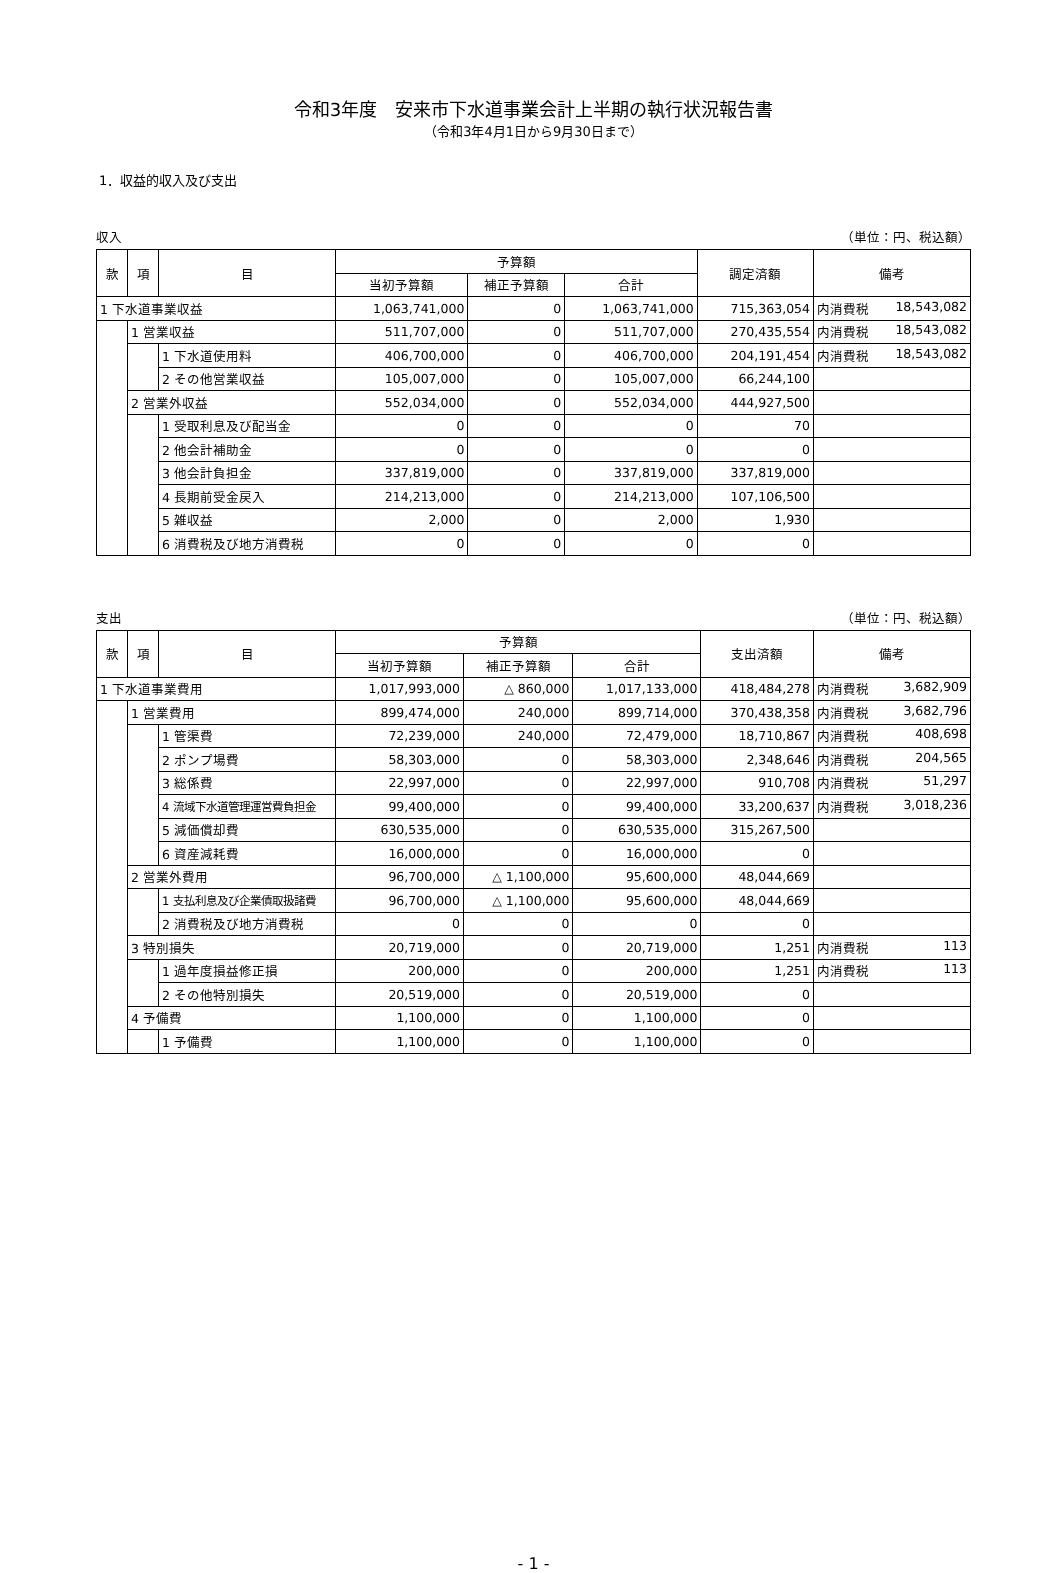令和3年度　安来市下水道事業会計上半期の執行状況報告書
（令和3年4月1日から9月30日まで）
1．収益的収入及び支出
収入 （単位：円、税込額）
| 款 | 項 | 目 | 予算額 | | | 調定済額 | 備考 |
| --- | --- | --- | --- | --- | --- | --- | --- |
| | | | 当初予算額 | 補正予算額 | 合計 | | |
| 1 下水道事業収益 | | | 1,063,741,000 | 0 | 1,063,741,000 | 715,363,054 | 内消費税 18,543,082 |
| | 1 営業収益 | | 511,707,000 | 0 | 511,707,000 | 270,435,554 | 内消費税 18,543,082 |
| | | 1 下水道使用料 | 406,700,000 | 0 | 406,700,000 | 204,191,454 | 内消費税 18,543,082 |
| | | 2 その他営業収益 | 105,007,000 | 0 | 105,007,000 | 66,244,100 | |
| | 2 営業外収益 | | 552,034,000 | 0 | 552,034,000 | 444,927,500 | |
| | | 1 受取利息及び配当金 | 0 | 0 | 0 | 70 | |
| | | 2 他会計補助金 | 0 | 0 | 0 | 0 | |
| | | 3 他会計負担金 | 337,819,000 | 0 | 337,819,000 | 337,819,000 | |
| | | 4 長期前受金戻入 | 214,213,000 | 0 | 214,213,000 | 107,106,500 | |
| | | 5 雑収益 | 2,000 | 0 | 2,000 | 1,930 | |
| | | 6 消費税及び地方消費税 | 0 | 0 | 0 | 0 | |
支出 （単位：円、税込額）
| 款 | 項 | 目 | 予算額 | | | 支出済額 | 備考 |
| --- | --- | --- | --- | --- | --- | --- | --- |
| | | | 当初予算額 | 補正予算額 | 合計 | | |
| 1 下水道事業費用 | | | 1,017,993,000 | △ 860,000 | 1,017,133,000 | 418,484,278 | 内消費税 3,682,909 |
| | 1 営業費用 | | 899,474,000 | 240,000 | 899,714,000 | 370,438,358 | 内消費税 3,682,796 |
| | | 1 管渠費 | 72,239,000 | 240,000 | 72,479,000 | 18,710,867 | 内消費税 408,698 |
| | | 2 ポンプ場費 | 58,303,000 | 0 | 58,303,000 | 2,348,646 | 内消費税 204,565 |
| | | 3 総係費 | 22,997,000 | 0 | 22,997,000 | 910,708 | 内消費税 51,297 |
| | | 4 流域下水道管理運営費負担金 | 99,400,000 | 0 | 99,400,000 | 33,200,637 | 内消費税 3,018,236 |
| | | 5 減価償却費 | 630,535,000 | 0 | 630,535,000 | 315,267,500 | |
| | | 6 資産減耗費 | 16,000,000 | 0 | 16,000,000 | 0 | |
| | 2 営業外費用 | | 96,700,000 | △ 1,100,000 | 95,600,000 | 48,044,669 | |
| | | 1 支払利息及び企業債取扱諸費 | 96,700,000 | △ 1,100,000 | 95,600,000 | 48,044,669 | |
| | | 2 消費税及び地方消費税 | 0 | 0 | 0 | 0 | |
| | 3 特別損失 | | 20,719,000 | 0 | 20,719,000 | 1,251 | 内消費税 113 |
| | | 1 過年度損益修正損 | 200,000 | 0 | 200,000 | 1,251 | 内消費税 113 |
| | | 2 その他特別損失 | 20,519,000 | 0 | 20,519,000 | 0 | |
| | 4 予備費 | | 1,100,000 | 0 | 1,100,000 | 0 | |
| | | 1 予備費 | 1,100,000 | 0 | 1,100,000 | 0 | |
- 1 -